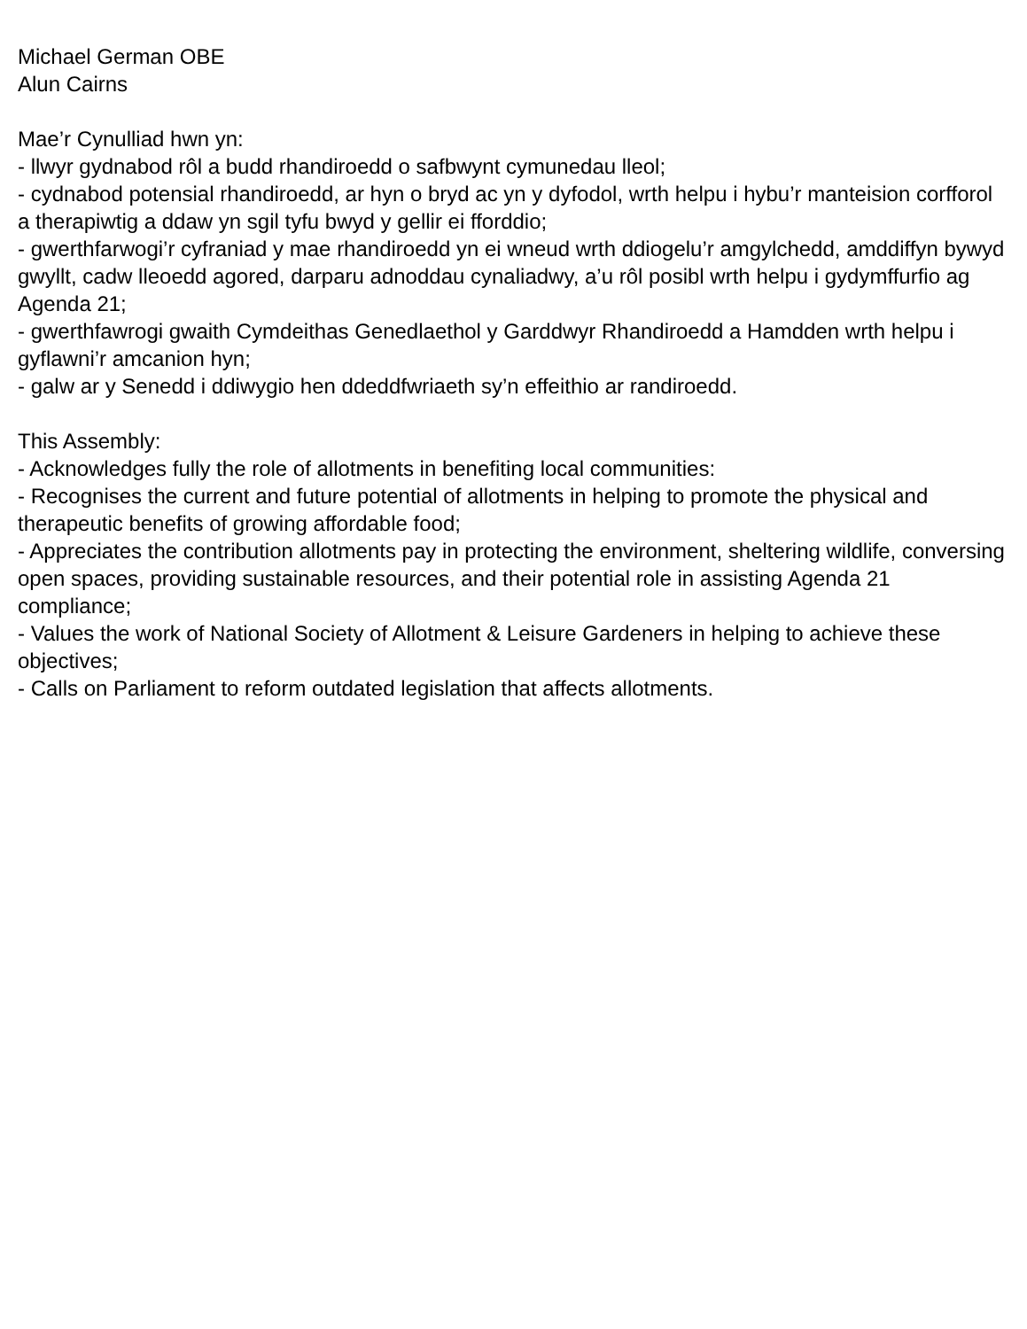Michael German OBE
Alun Cairns
Mae’r Cynulliad hwn yn:
- llwyr gydnabod rôl a budd rhandiroedd o safbwynt cymunedau lleol;
- cydnabod potensial rhandiroedd, ar hyn o bryd ac yn y dyfodol, wrth helpu i hybu’r manteision corfforol a therapiwtig a ddaw yn sgil tyfu bwyd y gellir ei fforddio;
- gwerthfarwogi’r cyfraniad y mae rhandiroedd yn ei wneud wrth ddiogelu’r amgylchedd, amddiffyn bywyd gwyllt, cadw lleoedd agored, darparu adnoddau cynaliadwy, a’u rôl posibl wrth helpu i gydymffurfio ag Agenda 21;
- gwerthfawrogi gwaith Cymdeithas Genedlaethol y Garddwyr Rhandiroedd a Hamdden wrth helpu i gyflawni’r amcanion hyn;
- galw ar y Senedd i ddiwygio hen ddeddfwriaeth sy’n effeithio ar randiroedd.
This Assembly:
- Acknowledges fully the role of allotments in benefiting local communities:
- Recognises the current and future potential of allotments in helping to promote the physical and therapeutic benefits of growing affordable food;
- Appreciates the contribution allotments pay in protecting the environment, sheltering wildlife, conversing open spaces, providing sustainable resources, and their potential role in assisting Agenda 21 compliance;
- Values the work of National Society of Allotment & Leisure Gardeners in helping to achieve these objectives;
- Calls on Parliament to reform outdated legislation that affects allotments.